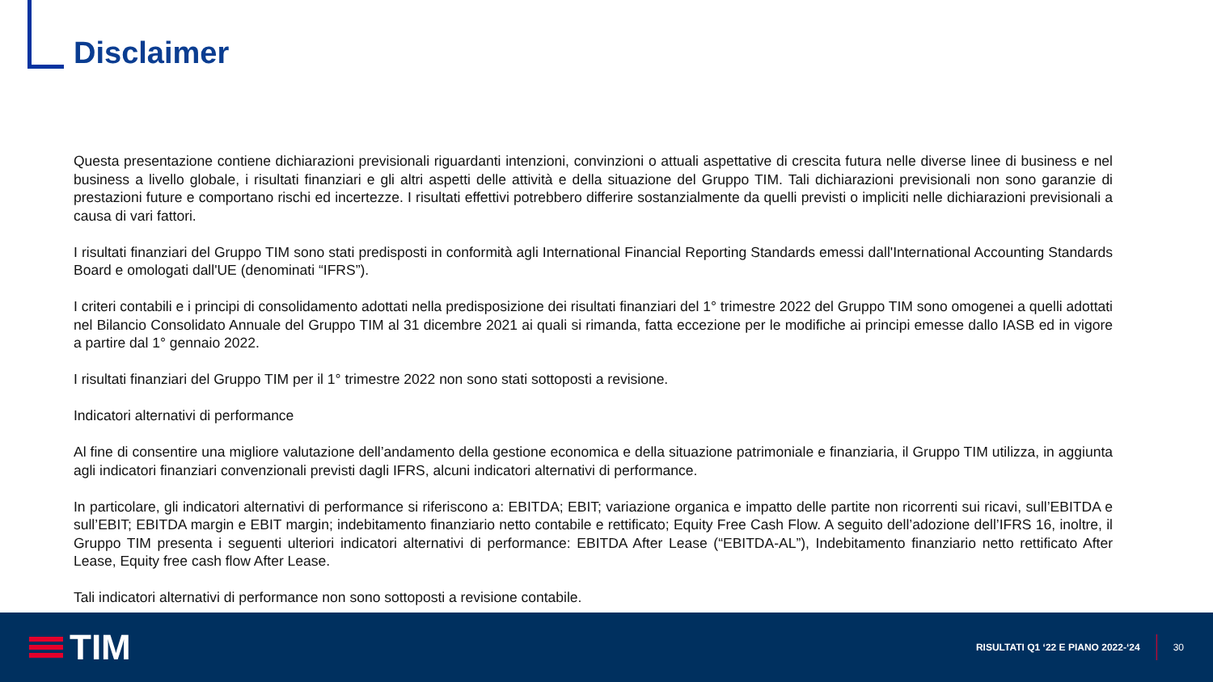Disclaimer
Questa presentazione contiene dichiarazioni previsionali riguardanti intenzioni, convinzioni o attuali aspettative di crescita futura nelle diverse linee di business e nel business a livello globale, i risultati finanziari e gli altri aspetti delle attività e della situazione del Gruppo TIM. Tali dichiarazioni previsionali non sono garanzie di prestazioni future e comportano rischi ed incertezze. I risultati effettivi potrebbero differire sostanzialmente da quelli previsti o impliciti nelle dichiarazioni previsionali a causa di vari fattori.
I risultati finanziari del Gruppo TIM sono stati predisposti in conformità agli International Financial Reporting Standards emessi dall'International Accounting Standards Board e omologati dall'UE (denominati “IFRS”).
I criteri contabili e i principi di consolidamento adottati nella predisposizione dei risultati finanziari del 1° trimestre 2022 del Gruppo TIM sono omogenei a quelli adottati nel Bilancio Consolidato Annuale del Gruppo TIM al 31 dicembre 2021 ai quali si rimanda, fatta eccezione per le modifiche ai principi emesse dallo IASB ed in vigore a partire dal 1° gennaio 2022.
I risultati finanziari del Gruppo TIM per il 1° trimestre 2022 non sono stati sottoposti a revisione.
Indicatori alternativi di performance
Al fine di consentire una migliore valutazione dell’andamento della gestione economica e della situazione patrimoniale e finanziaria, il Gruppo TIM utilizza, in aggiunta agli indicatori finanziari convenzionali previsti dagli IFRS, alcuni indicatori alternativi di performance.
In particolare, gli indicatori alternativi di performance si riferiscono a: EBITDA; EBIT; variazione organica e impatto delle partite non ricorrenti sui ricavi, sull’EBITDA e sull’EBIT; EBITDA margin e EBIT margin; indebitamento finanziario netto contabile e rettificato; Equity Free Cash Flow. A seguito dell’adozione dell’IFRS 16, inoltre, il Gruppo TIM presenta i seguenti ulteriori indicatori alternativi di performance: EBITDA After Lease (“EBITDA-AL”), Indebitamento finanziario netto rettificato After Lease, Equity free cash flow After Lease.
Tali indicatori alternativi di performance non sono sottoposti a revisione contabile.
TIM
RISULTATI Q1 ‘22 E PIANO 2022-‘24 30